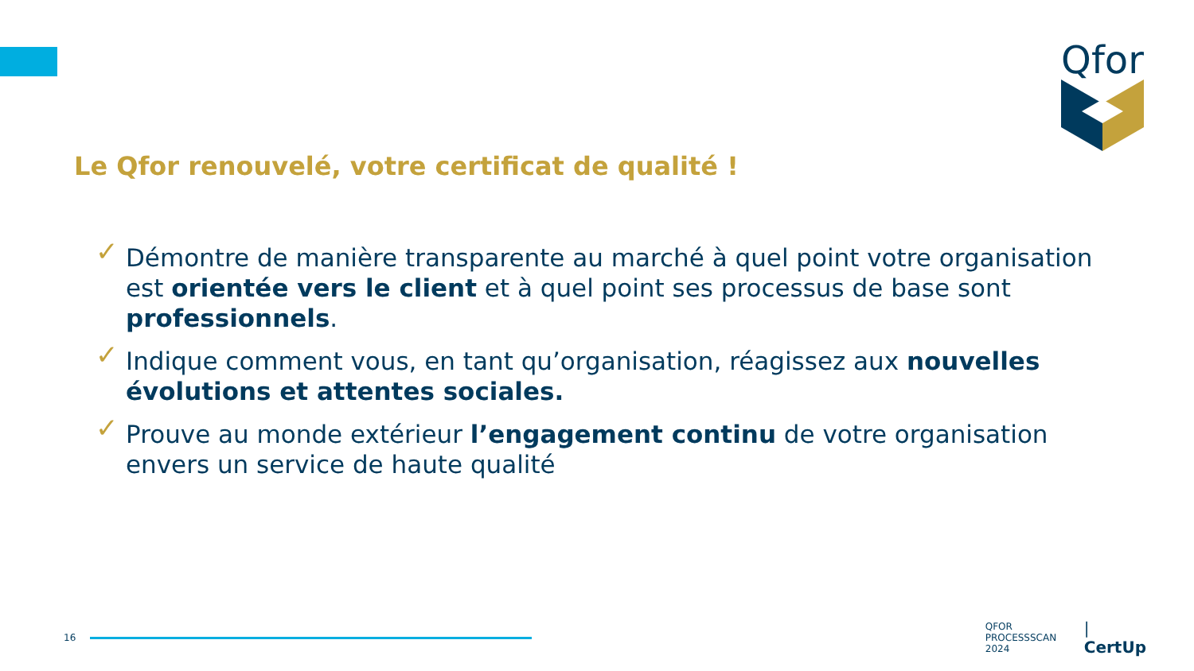Qfor
Le Qfor renouvelé, votre certificat de qualité !
✓ Démontre de manière transparente au marché à quel point votre organisation est orientée vers le client et à quel point ses processus de base sont professionnels.
✓ Indique comment vous, en tant qu’organisation, réagissez aux nouvelles évolutions et attentes sociales.
✓ Prouve au monde extérieur l’engagement continu de votre organisation envers un service de haute qualité
16 QFOR PROCESSSCAN 2024 | CertUp